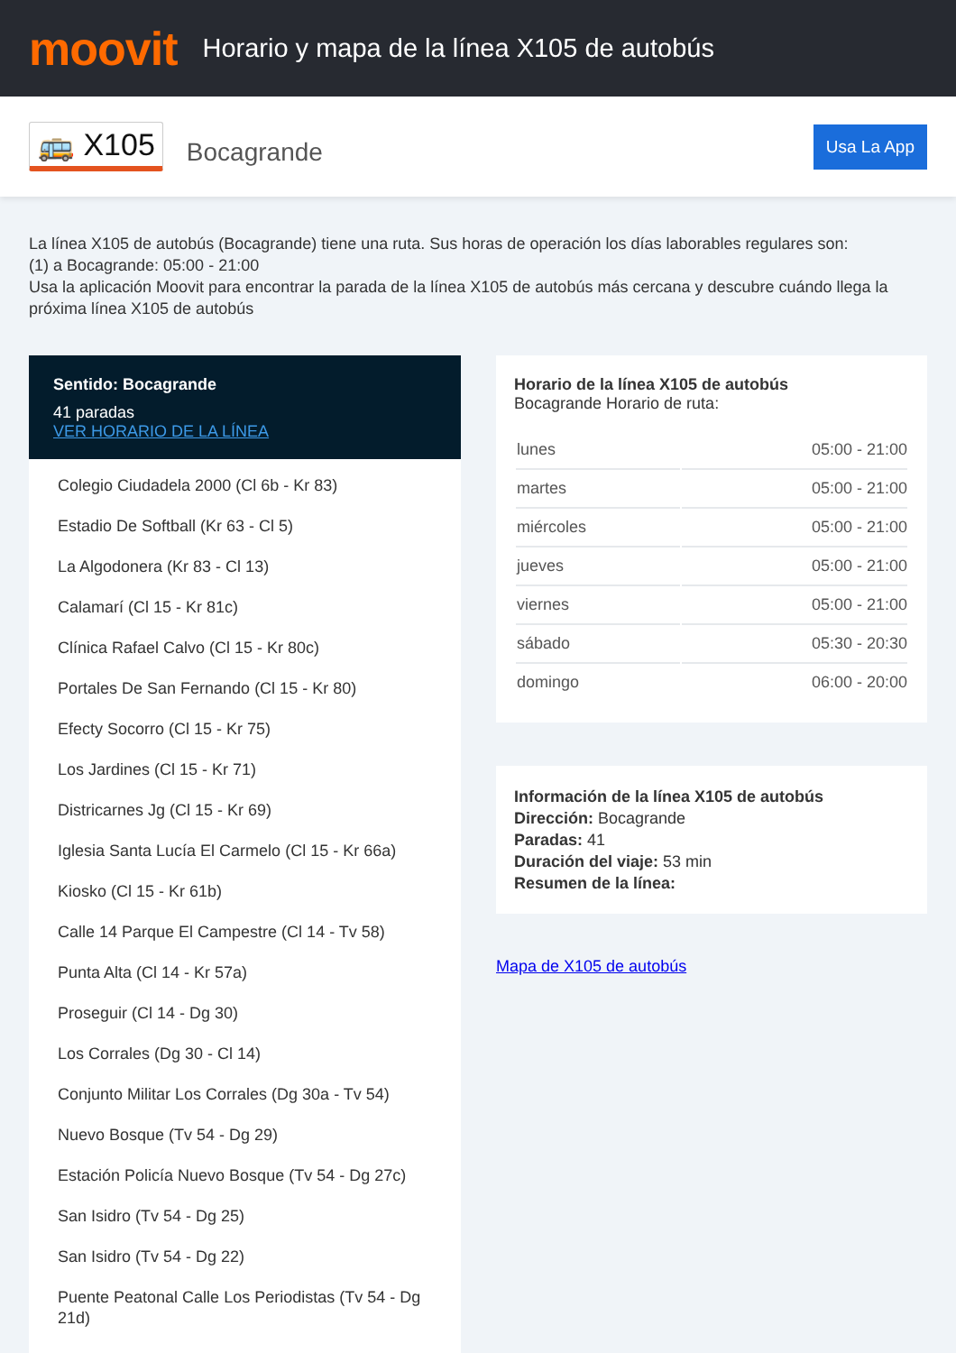moovit
Horario y mapa de la línea X105 de autobús
🚌 X105 Bocagrande Usa La App
La línea X105 de autobús (Bocagrande) tiene una ruta. Sus horas de operación los días laborables regulares son:
(1) a Bocagrande: 05:00 - 21:00
Usa la aplicación Moovit para encontrar la parada de la línea X105 de autobús más cercana y descubre cuándo llega la próxima línea X105 de autobús
Sentido: Bocagrande
41 paradas
VER HORARIO DE LA LÍNEA
Colegio Ciudadela 2000 (Cl 6b - Kr 83)
Estadio De Softball (Kr 63 - Cl 5)
La Algodonera (Kr 83 - Cl 13)
Calamarí (Cl 15 - Kr 81c)
Clínica Rafael Calvo (Cl 15 - Kr 80c)
Portales De San Fernando (Cl 15 - Kr 80)
Efecty Socorro (Cl 15 - Kr 75)
Los Jardines (Cl 15 - Kr 71)
Districarnes Jg (Cl 15 - Kr 69)
Iglesia Santa Lucía El Carmelo (Cl 15 - Kr 66a)
Kiosko (Cl 15 - Kr 61b)
Calle 14 Parque El Campestre (Cl 14 - Tv 58)
Punta Alta (Cl 14 - Kr 57a)
Proseguir (Cl 14 - Dg 30)
Los Corrales (Dg 30 - Cl 14)
Conjunto Militar Los Corrales (Dg 30a - Tv 54)
Nuevo Bosque (Tv 54 - Dg 29)
Estación Policía Nuevo Bosque (Tv 54 - Dg 27c)
San Isidro (Tv 54 - Dg 25)
San Isidro (Tv 54 - Dg 22)
Puente Peatonal Calle Los Periodistas (Tv 54 - Dg 21d)
Horario de la línea X105 de autobús
Bocagrande Horario de ruta:
| lunes | 05:00 - 21:00 |
| martes | 05:00 - 21:00 |
| miércoles | 05:00 - 21:00 |
| jueves | 05:00 - 21:00 |
| viernes | 05:00 - 21:00 |
| sábado | 05:30 - 20:30 |
| domingo | 06:00 - 20:00 |
Información de la línea X105 de autobús
Dirección: Bocagrande
Paradas: 41
Duración del viaje: 53 min
Resumen de la línea:
Mapa de X105 de autobús